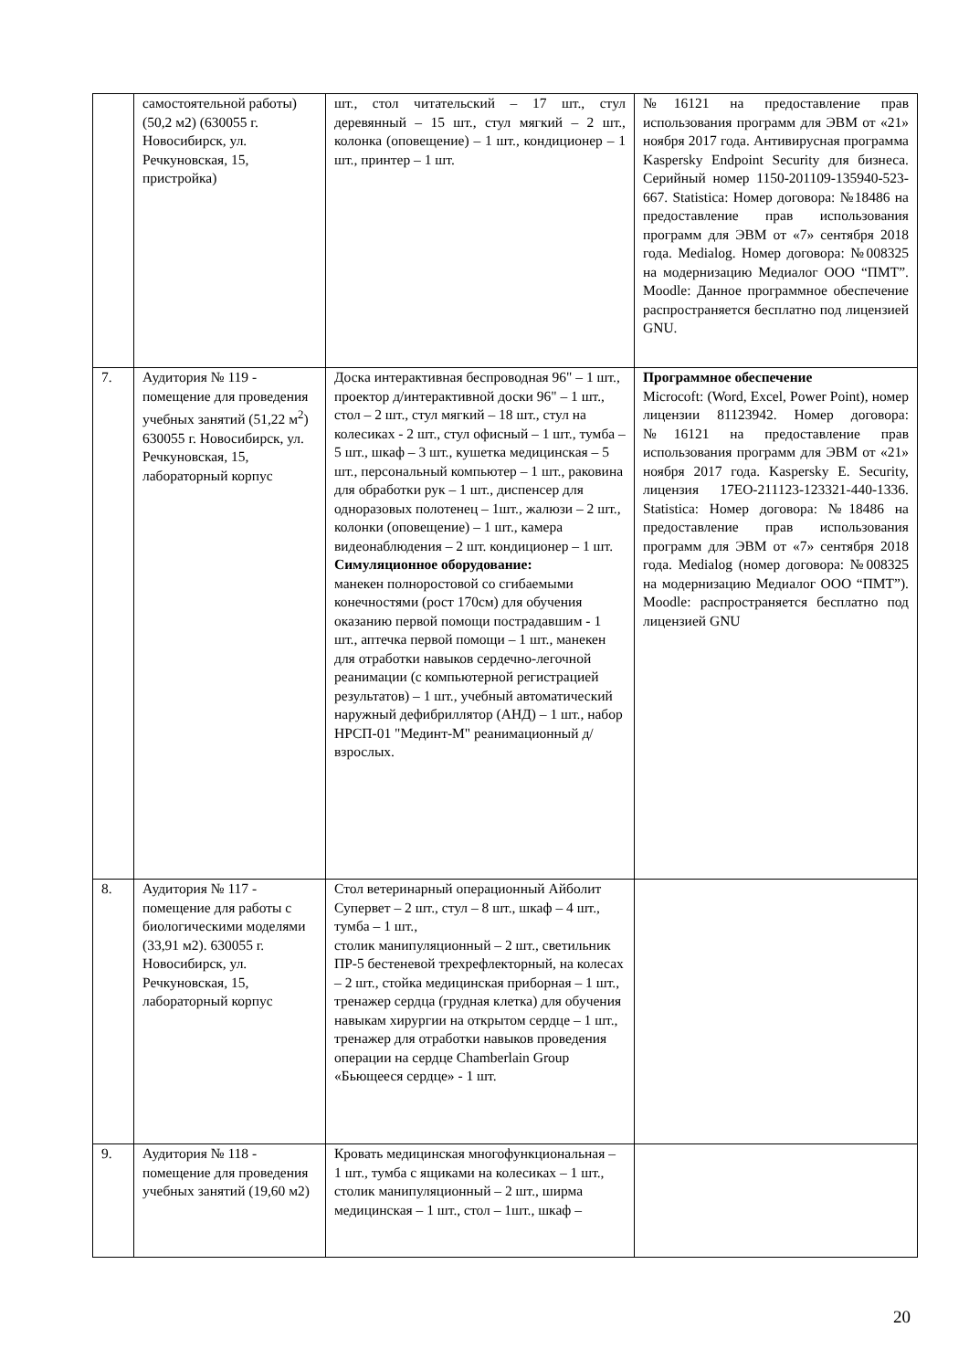| | самостоятельной работы) (50,2 м2) (630055 г. Новосибирск, ул. Речкуновская, 15, пристройка) | шт., стол читательский – 17 шт., стул деревянный – 15 шт., стул мягкий – 2 шт., колонка (оповещение) – 1 шт., кондиционер – 1 шт., принтер – 1 шт. | №16121 на предоставление прав использования программ для ЭВМ от «21» ноября 2017 года. Антивирусная программа Kaspersky Endpoint Security для бизнеса. Серийный номер 1150-201109-135940-523-667. Statistica: Номер договора: №18486 на предоставление прав использования программ для ЭВМ от «7» сентября 2018 года. Medialog. Номер договора: №008325 на модернизацию Медиалог ООО “ПМТ”. Moodle: Данное программное обеспечение распространяется бесплатно под лицензией GNU. |
| 7. | Аудитория № 119 - помещение для проведения учебных занятий (51,22 м<sup>2</sup>) 630055 г. Новосибирск, ул. Речкуновская, 15, лабораторный корпус | Доска интерактивная беспроводная 96" – 1 шт., проектор д/интерактивной доски 96" – 1 шт., стол – 2 шт., стул мягкий – 18 шт., стул на колесиках - 2 шт., стул офисный – 1 шт., тумба – 5 шт., шкаф – 3 шт., кушетка медицинская – 5 шт., персональный компьютер – 1 шт., раковина для обработки рук – 1 шт., диспенсер для одноразовых полотенец – 1шт., жалюзи – 2 шт., колонки (оповещение) – 1 шт., камера видеонаблюдения – 2 шт. кондиционер – 1 шт. Симуляционное оборудование: манекен полноростовой со сгибаемыми конечностями (рост 170см) для обучения оказанию первой помощи пострадавшим - 1 шт., аптечка первой помощи – 1 шт., манекен для отработки навыков сердечно-легочной реанимации (с компьютерной регистрацией результатов) – 1 шт., учебный автоматический наружный дефибриллятор (АНД) – 1 шт., набор НРСП-01 "Мединт-М" реанимационный д/взрослых. | Программное обеспечение Microcoft: (Word, Excel, Power Point), номер лицензии 81123942. Номер договора: №16121 на предоставление прав использования программ для ЭВМ от «21» ноября 2017 года. Kaspersky E. Security, лицензия 17EO-211123-123321-440-1336. Statistica: Номер договора: №18486 на предоставление прав использования программ для ЭВМ от «7» сентября 2018 года. Medialog (номер договора: №008325 на модернизацию Медиалог ООО “ПМТ”). Moodle: распространяется бесплатно под лицензией GNU |
| 8. | Аудитория № 117 - помещение для работы с биологическими моделями (33,91 м2). 630055 г. Новосибирск, ул. Речкуновская, 15, лабораторный корпус | Стол ветеринарный операционный Айболит Супервет – 2 шт., стул – 8 шт., шкаф – 4 шт., тумба – 1 шт., столик манипуляционный – 2 шт., светильник ПР-5 бестеневой трехрефлекторный, на колесах – 2 шт., стойка медицинская приборная – 1 шт., тренажер сердца (грудная клетка) для обучения навыкам хирургии на открытом сердце – 1 шт., тренажер для отработки навыков проведения операции на сердце Chamberlain Group «Бьющееся сердце» - 1 шт. | |
| 9. | Аудитория № 118 - помещение для проведения учебных занятий (19,60 м2) | Кровать медицинская многофункциональная – 1 шт., тумба с ящиками на колесиках – 1 шт., столик манипуляционный – 2 шт., ширма медицинская – 1 шт., стол – 1шт., шкаф – | |
20